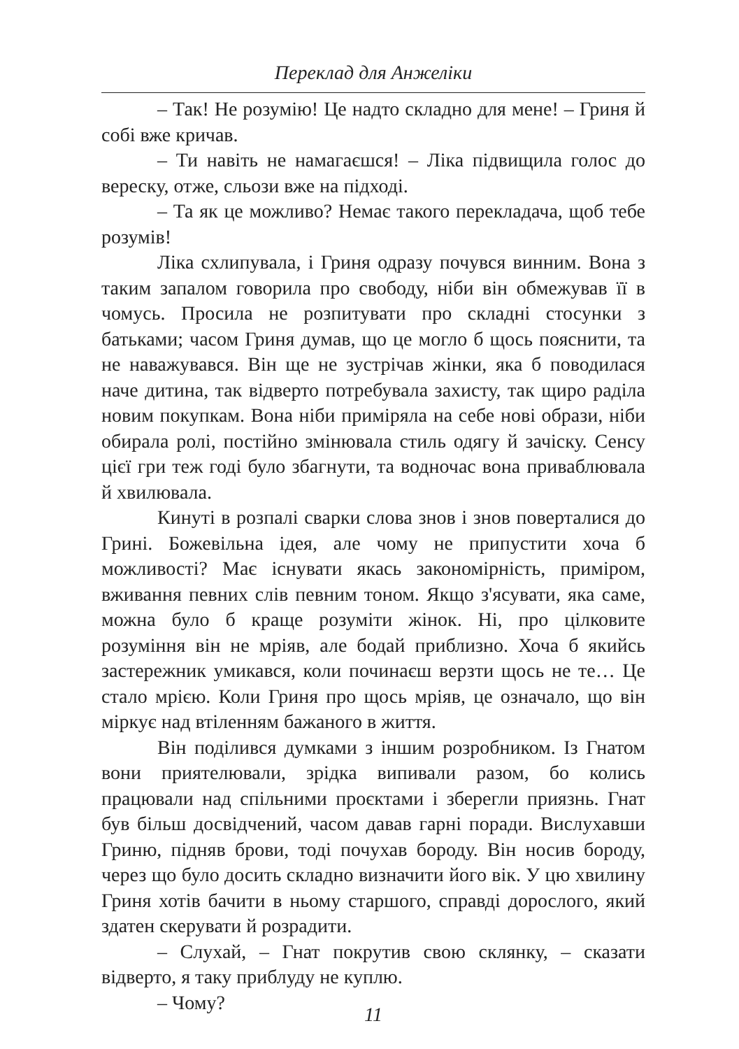Переклад для Анжеліки
– Так! Не розумію! Це надто складно для мене! – Гриня й собі вже кричав.
– Ти навіть не намагаєшся! – Ліка підвищила голос до вереску, отже, сльози вже на підході.
– Та як це можливо? Немає такого перекладача, щоб тебе розумів!
Ліка схлипувала, і Гриня одразу почувся винним. Вона з таким запалом говорила про свободу, ніби він обмежував її в чомусь. Просила не розпитувати про складні стосунки з батьками; часом Гриня думав, що це могло б щось пояснити, та не наважувався. Він ще не зустрічав жінки, яка б поводилася наче дитина, так відверто потребувала захисту, так щиро раділа новим покупкам. Вона ніби приміряла на себе нові образи, ніби обирала ролі, постійно змінювала стиль одягу й зачіску. Сенсу цієї гри теж годі було збагнути, та водночас вона приваблювала й хвилювала.
Кинуті в розпалі сварки слова знов і знов поверталися до Грині. Божевільна ідея, але чому не припустити хоча б можливості? Має існувати якась закономірність, приміром, вживання певних слів певним тоном. Якщо з'ясувати, яка саме, можна було б краще розуміти жінок. Ні, про цілковите розуміння він не мріяв, але бодай приблизно. Хоча б якийсь застережник умикався, коли починаєш верзти щось не те… Це стало мрією. Коли Гриня про щось мріяв, це означало, що він міркує над втіленням бажаного в життя.
Він поділився думками з іншим розробником. Із Гнатом вони приятелювали, зрідка випивали разом, бо колись працювали над спільними проєктами і зберегли приязнь. Гнат був більш досвідчений, часом давав гарні поради. Вислухавши Гриню, підняв брови, тоді почухав бороду. Він носив бороду, через що було досить складно визначити його вік. У цю хвилину Гриня хотів бачити в ньому старшого, справді дорослого, який здатен скерувати й розрадити.
– Слухай, – Гнат покрутив свою склянку, – сказати відверто, я таку приблуду не куплю.
– Чому?
11